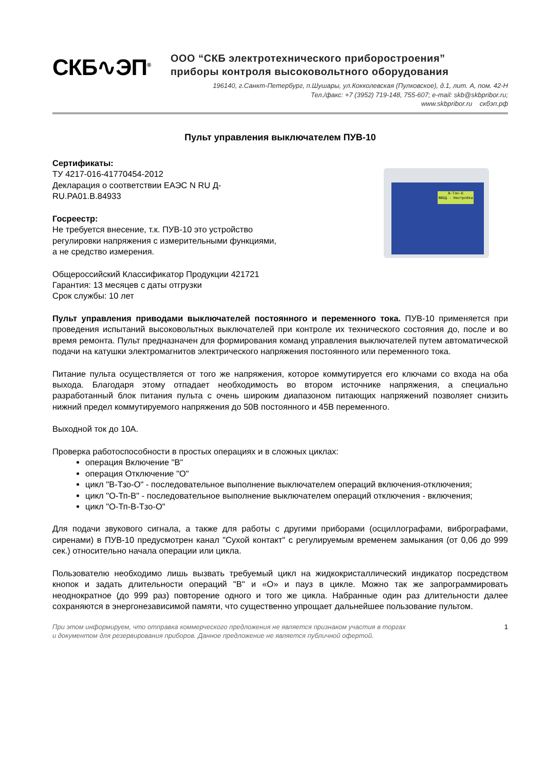СКБ∿ЭП<sup>®</sup>
ООО “СКБ электротехнического приборостроения”
приборы контроля высоковольтного оборудования
196140, г.Санкт-Петербург, п.Шушары, ул.Кокколевская (Пулковское), д.1, лит. А, пом. 42-Н
Тел./факс: +7 (3952) 719-148, 755-607; e-mail: skb@skbpribor.ru;
www.skbpribor.ru скбэп.рф
Пульт управления выключателем ПУВ-10
Сертификаты:
ТУ 4217-016-41770454-2012
Декларация о соответствии ЕАЭС N RU Д-RU.PA01.B.84933
Госреестр:
Не требуется внесение, т.к. ПУВ-10 это устройство регулировки напряжения с измерительными функциями,
а не средство измерения.
Общероссийский Классификатор Продукции 421721
Гарантия: 13 месяцев с даты отгрузки
Срок службы: 10 лет
В-Тзо-О
ВВОД - Настройка
Пульт управления приводами выключателей постоянного и переменного тока. ПУВ-10 применяется при проведения испытаний высоковольтных выключателей при контроле их технического состояния до, после и во время ремонта. Пульт предназначен для формирования команд управления выключателей путем автоматической подачи на катушки электромагнитов электрического напряжения постоянного или переменного тока.
Питание пульта осуществляется от того же напряжения, которое коммутируется его ключами со входа на оба выхода. Благодаря этому отпадает необходимость во втором источнике напряжения, а специально разработанный блок питания пульта с очень широким диапазоном питающих напряжений позволяет снизить нижний предел коммутируемого напряжения до 50В постоянного и 45В переменного.
Выходной ток до 10А.
Проверка работоспособности в простых операциях и в сложных циклах:
операция Включение "В"
операция Отключение "О"
цикл "В-Тзо-О" - последовательное выполнение выключателем операций включения-отключения;
цикл "О-Тп-В" - последовательное выполнение выключателем операций отключения - включения;
цикл "О-Тп-В-Тзо-О"
Для подачи звукового сигнала, а также для работы с другими приборами (осциллографами, вибрографами, сиренами) в ПУВ-10 предусмотрен канал "Сухой контакт" с регулируемым временем замыкания (от 0,06 до 999 сек.) относительно начала операции или цикла.
Пользователю необходимо лишь вызвать требуемый цикл на жидкокристаллический индикатор посредством кнопок и задать длительности операций "В" и «О» и пауз в цикле. Можно так же запрограммировать неоднократное (до 999 раз) повторение одного и того же цикла. Набранные один раз длительности далее сохраняются в энергонезависимой памяти, что существенно упрощает дальнейшее пользование пультом.
При этом информируем, что отправка коммерческого предложения не является признаком участия в торгах
и документом для резервирования приборов. Данное предложение не является публичной офертой. 1